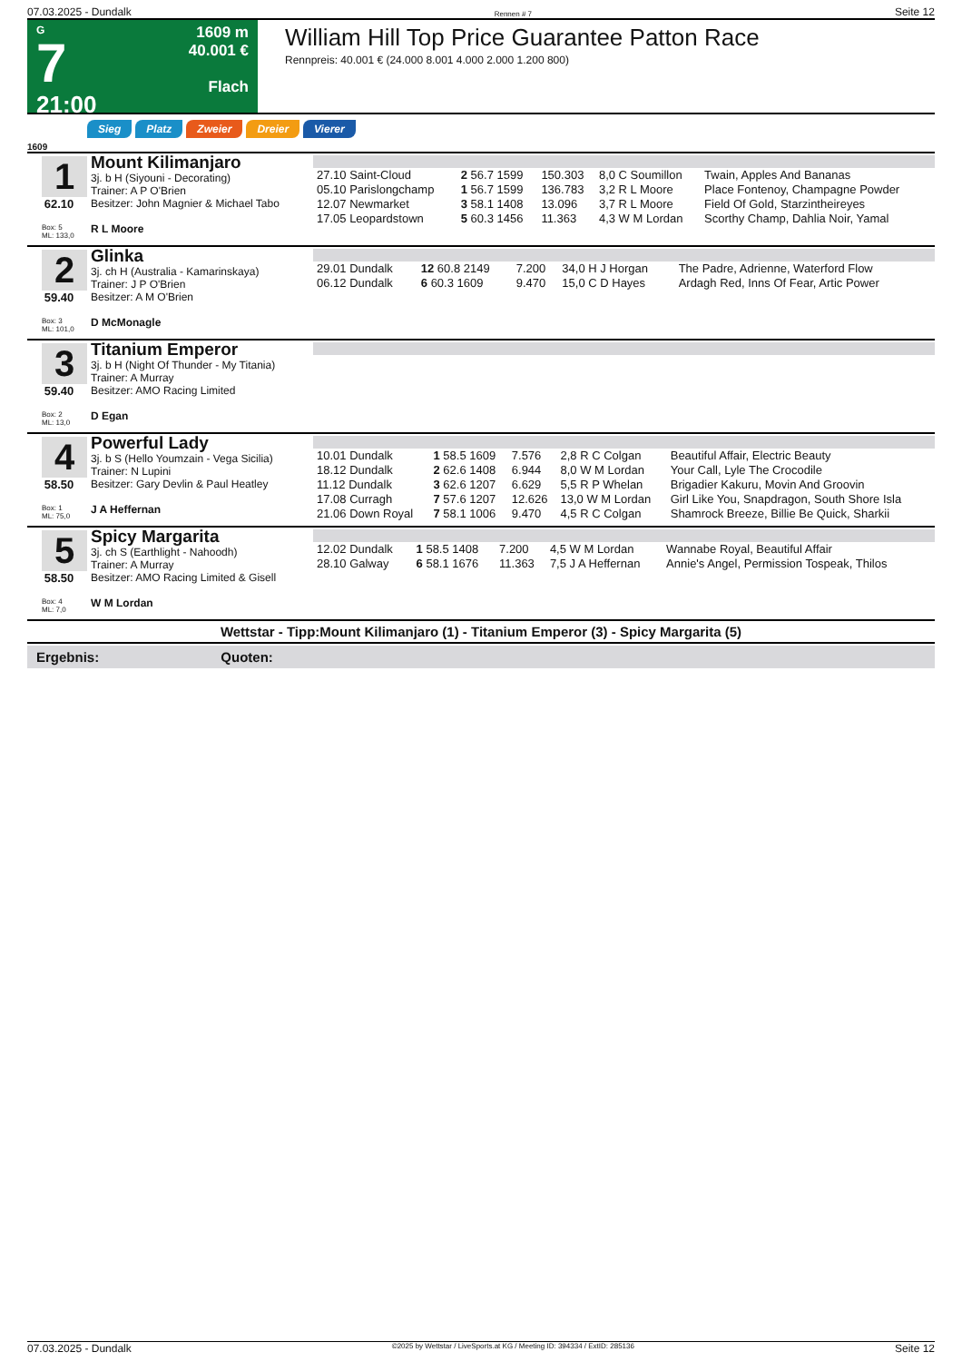07.03.2025 - Dundalk Rennen # 7 Seite 12
G
7
21:00
1609 m
40.001 €
Flach
William Hill Top Price Guarantee Patton Race
Rennpreis: 40.001 € (24.000 8.001 4.000 2.000 1.200 800)
Sieg Platz Zweier Dreier Vierer
1609
1
62.10
Box: 5
ML: 133,0
Mount Kilimanjaro
3j. b H (Siyouni - Decorating)
Trainer: A P O'Brien
Besitzer: John Magnier & Michael Tabo
R L Moore
| 27.10 Saint-Cloud | 2 56.7 1599 | 150.303 | 8,0 C Soumillon | Twain, Apples And Bananas |
| 05.10 Parislongchamp | 1 56.7 1599 | 136.783 | 3,2 R L Moore | Place Fontenoy, Champagne Powder |
| 12.07 Newmarket | 3 58.1 1408 | 13.096 | 3,7 R L Moore | Field Of Gold, Starzintheireyes |
| 17.05 Leopardstown | 5 60.3 1456 | 11.363 | 4,3 W M Lordan | Scorthy Champ, Dahlia Noir, Yamal |
2
59.40
Box: 3
ML: 101,0
Glinka
3j. ch H (Australia - Kamarinskaya)
Trainer: J P O'Brien
Besitzer: A M O'Brien
D McMonagle
| 29.01 Dundalk | 12 60.8 2149 | 7.200 | 34,0 H J Horgan | The Padre, Adrienne, Waterford Flow |
| 06.12 Dundalk | 6 60.3 1609 | 9.470 | 15,0 C D Hayes | Ardagh Red, Inns Of Fear, Artic Power |
3
59.40
Box: 2
ML: 13,0
Titanium Emperor
3j. b H (Night Of Thunder - My Titania)
Trainer: A Murray
Besitzer: AMO Racing Limited
D Egan
4
58.50
Box: 1
ML: 75,0
Powerful Lady
3j. b S (Hello Youmzain - Vega Sicilia)
Trainer: N Lupini
Besitzer: Gary Devlin & Paul Heatley
J A Heffernan
| 10.01 Dundalk | 1 58.5 1609 | 7.576 | 2,8 R C Colgan | Beautiful Affair, Electric Beauty |
| 18.12 Dundalk | 2 62.6 1408 | 6.944 | 8,0 W M Lordan | Your Call, Lyle The Crocodile |
| 11.12 Dundalk | 3 62.6 1207 | 6.629 | 5,5 R P Whelan | Brigadier Kakuru, Movin And Groovin |
| 17.08 Curragh | 7 57.6 1207 | 12.626 | 13,0 W M Lordan | Girl Like You, Snapdragon, South Shore Isla |
| 21.06 Down Royal | 7 58.1 1006 | 9.470 | 4,5 R C Colgan | Shamrock Breeze, Billie Be Quick, Sharkii |
5
58.50
Box: 4
ML: 7,0
Spicy Margarita
3j. ch S (Earthlight - Nahoodh)
Trainer: A Murray
Besitzer: AMO Racing Limited & Gisell
W M Lordan
| 12.02 Dundalk | 1 58.5 1408 | 7.200 | 4,5 W M Lordan | Wannabe Royal, Beautiful Affair |
| 28.10 Galway | 6 58.1 1676 | 11.363 | 7,5 J A Heffernan | Annie's Angel, Permission Tospeak, Thilos |
Wettstar - Tipp:Mount Kilimanjaro (1) - Titanium Emperor (3) - Spicy Margarita (5)
Ergebnis: Quoten:
07.03.2025 - Dundalk ©2025 by Wettstar / LiveSports.at KG / Meeting ID: 394334 / ExtID: 285136 Seite 12